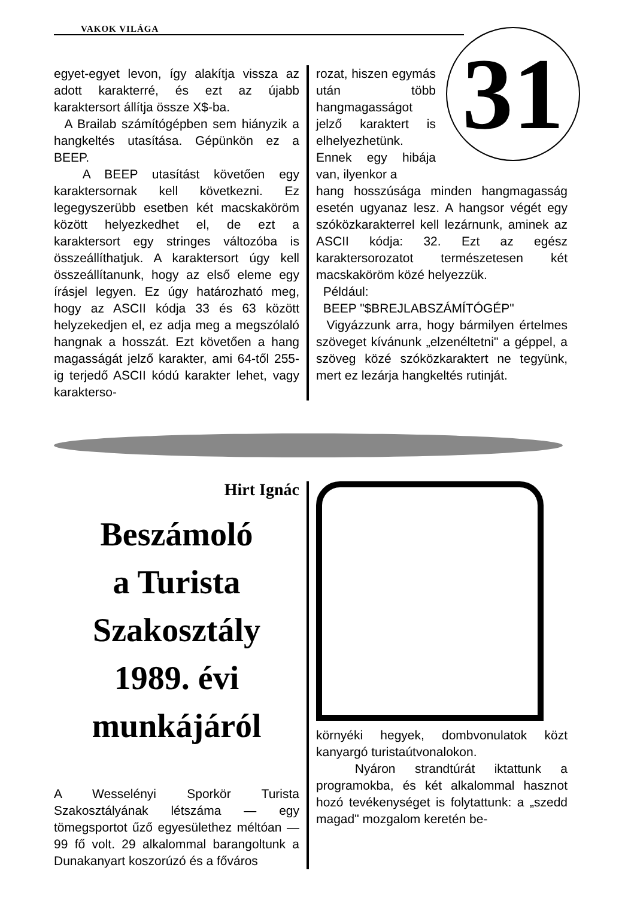VAKOK VILÁGA
31
egyet-egyet levon, így alakítja vissza az adott karakterré, és ezt az újabb karaktersort állítja össze X$-ba.
A Brailab számítógépben sem hiányzik a hangkeltés utasítása. Gépünkön ez a BEEP.
A BEEP utasítást követően egy karaktersornak kell következni. Ez legegyszerübb esetben két macskaköröm között helyezkedhet el, de ezt a karaktersort egy stringes változóba is összeállíthatjuk. A karaktersort úgy kell összeállítanunk, hogy az első eleme egy írásjel legyen. Ez úgy határozható meg, hogy az ASCII kódja 33 és 63 között helyzekedjen el, ez adja meg a megszólaló hangnak a hosszát. Ezt követően a hang magasságát jelző karakter, ami 64-től 255-ig terjedő ASCII kódú karakter lehet, vagy karakterso-
rozat, hiszen egymás után több hangmagasságot jelző karaktert is elhelyezhetünk.
Ennek egy hibája van, ilyenkor a
hang hosszúsága minden hangmagasság esetén ugyanaz lesz. A hangsor végét egy szóközkarakterrel kell lezárnunk, aminek az ASCII kódja: 32. Ezt az egész karaktersorozatot természetesen két macskaköröm közé helyezzük.
Például:
BEEP "$BREJLABSZÁMÍTÓGÉP"
Vigyázzunk arra, hogy bármilyen értelmes szöveget kívánunk „elzenéltetni" a géppel, a szöveg közé szóközkaraktert ne tegyünk, mert ez lezárja hangkeltés rutinját.
Hirt Ignác
Beszámoló
a Turista
Szakosztály
1989. évi
munkájáról
A Wesselényi Sporkör Turista Szakosztályának létszáma — egy tömegsportot űző egyesülethez méltóan — 99 fő volt. 29 alkalommal barangoltunk a Dunakanyart koszorúzó és a főváros
környéki hegyek, dombvonulatok közt kanyargó turistaútvonalokon.
Nyáron strandtúrát iktattunk a programokba, és két alkalommal hasznot hozó tevékenységet is folytattunk: a „szedd magad" mozgalom keretén be-